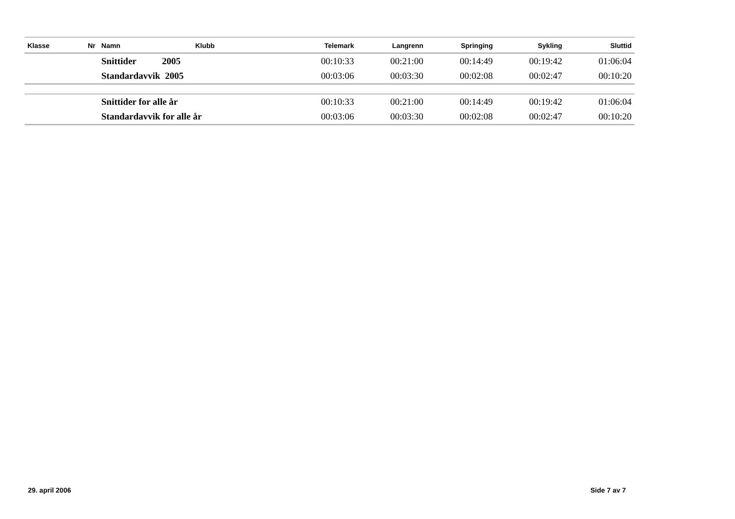| Klasse | Nr | Namn | Klubb | Telemark | Langrenn | Springing | Sykling | Sluttid |
| --- | --- | --- | --- | --- | --- | --- | --- | --- |
| | | Snittider 2005 | | 00:10:33 | 00:21:00 | 00:14:49 | 00:19:42 | 01:06:04 |
| | | Standardavvik 2005 | | 00:03:06 | 00:03:30 | 00:02:08 | 00:02:47 | 00:10:20 |
| | | Snittider for alle år | | 00:10:33 | 00:21:00 | 00:14:49 | 00:19:42 | 01:06:04 |
| | | Standardavvik for alle år | | 00:03:06 | 00:03:30 | 00:02:08 | 00:02:47 | 00:10:20 |
29. april 2006 Side 7 av 7